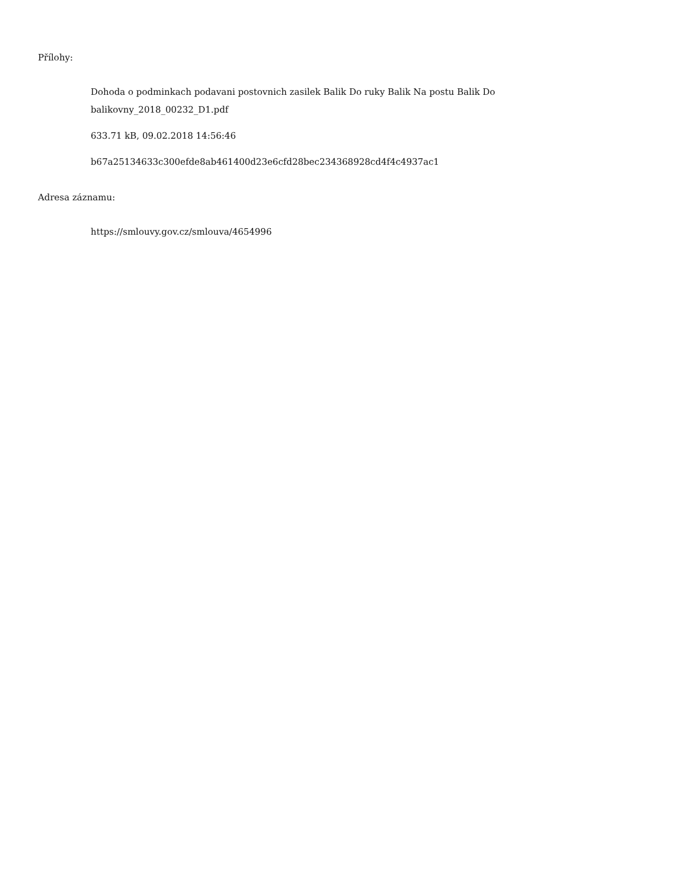Přílohy:
Dohoda o podminkach podavani postovnich zasilek Balik Do ruky Balik Na postu Balik Do
balikovny_2018_00232_D1.pdf
633.71 kB, 09.02.2018 14:56:46
b67a25134633c300efde8ab461400d23e6cfd28bec234368928cd4f4c4937ac1
Adresa záznamu:
https://smlouvy.gov.cz/smlouva/4654996